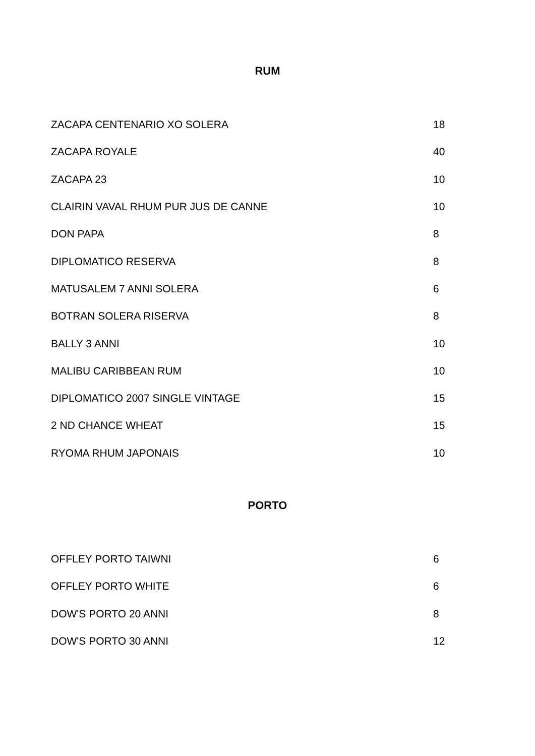RUM
| ZACAPA CENTENARIO XO SOLERA | 18 |
| ZACAPA ROYALE | 40 |
| ZACAPA 23 | 10 |
| CLAIRIN VAVAL RHUM PUR JUS DE CANNE | 10 |
| DON PAPA | 8 |
| DIPLOMATICO RESERVA | 8 |
| MATUSALEM 7 ANNI SOLERA | 6 |
| BOTRAN SOLERA RISERVA | 8 |
| BALLY 3 ANNI | 10 |
| MALIBU CARIBBEAN RUM | 10 |
| DIPLOMATICO 2007 SINGLE VINTAGE | 15 |
| 2 ND CHANCE WHEAT | 15 |
| RYOMA RHUM JAPONAIS | 10 |
PORTO
| OFFLEY PORTO TAIWNI | 6 |
| OFFLEY PORTO WHITE | 6 |
| DOW'S PORTO 20 ANNI | 8 |
| DOW'S PORTO 30 ANNI | 12 |